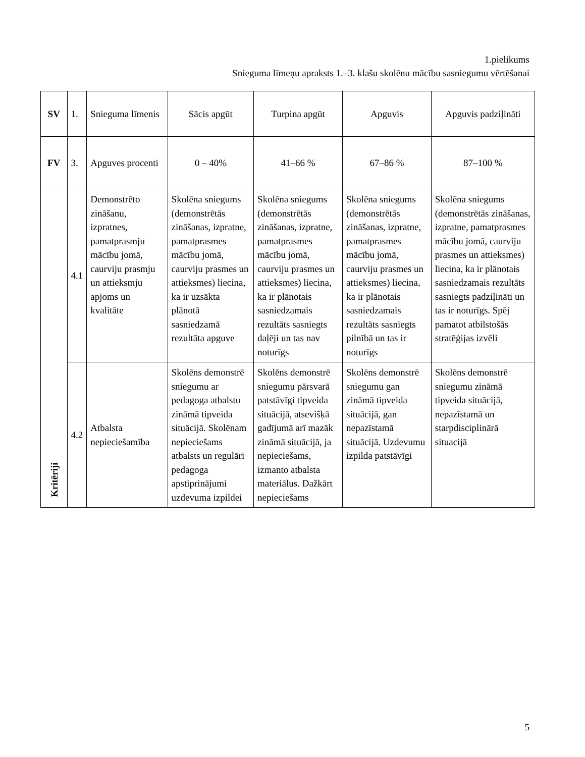1.pielikums
Snieguma līmeņu apraksts 1.–3. klašu skolēnu mācību sasniegumu vērtēšanai
| SV | 1. | Snieguma līmenis | Sācis apgūt | Turpina apgūt | Apguvis | Apguvis padziļināti |
| FV | 3. | Apguves procenti | 0 – 40% | 41–66 % | 67–86 % | 87–100 % |
| Kritēriji | 4.1 | Demonstrēto zināšanu, izpratnes, pamatprasmju mācību jomā, caurviju prasmju un attieksmju apjoms un kvalitāte | Skolēna sniegums (demonstrētās zināšanas, izpratne, pamatprasmes mācību jomā, caurviju prasmes un attieksmes) liecina, ka ir uzsākta plānotā sasniedzamā rezultāta apguve | Skolēna sniegums (demonstrētās zināšanas, izpratne, pamatprasmes mācību jomā, caurviju prasmes un attieksmes) liecina, ka ir plānotais sasniedzamais rezultāts sasniegts daļēji un tas nav noturīgs | Skolēna sniegums (demonstrētās zināšanas, izpratne, pamatprasmes mācību jomā, caurviju prasmes un attieksmes) liecina, ka ir plānotais sasniedzamais rezultāts sasniegts pilnībā un tas ir noturīgs | Skolēna sniegums (demonstrētās zināšanas, izpratne, pamatprasmes mācību jomā, caurviju prasmes un attieksmes) liecina, ka ir plānotais sasniedzamais rezultāts sasniegts padziļināti un tas ir noturīgs. Spēj pamatot atbilstošās stratēģijas izvēli |
| | 4.2 | Atbalsta nepieciešamība | Skolēns demonstrē sniegumu ar pedagoga atbalstu zināmā tipveida situācijā. Skolēnam nepieciešams atbalsts un regulāri pedagoga apstiprinājumi uzdevuma izpildei | Skolēns demonstrē sniegumu pārsvarā patstāvīgi tipveida situācijā, atsevišķā gadījumā arī mazāk zināmā situācijā, ja nepieciešams, izmanto atbalsta materiālus. Dažkārt nepieciešams | Skolēns demonstrē sniegumu gan zināmā tipveida situācijā, gan nepazīstamā situācijā. Uzdevumu izpilda patstāvīgi | Skolēns demonstrē sniegumu zināmā tipveida situācijā, nepazīstamā un starpdisciplinārā situacijā |
5